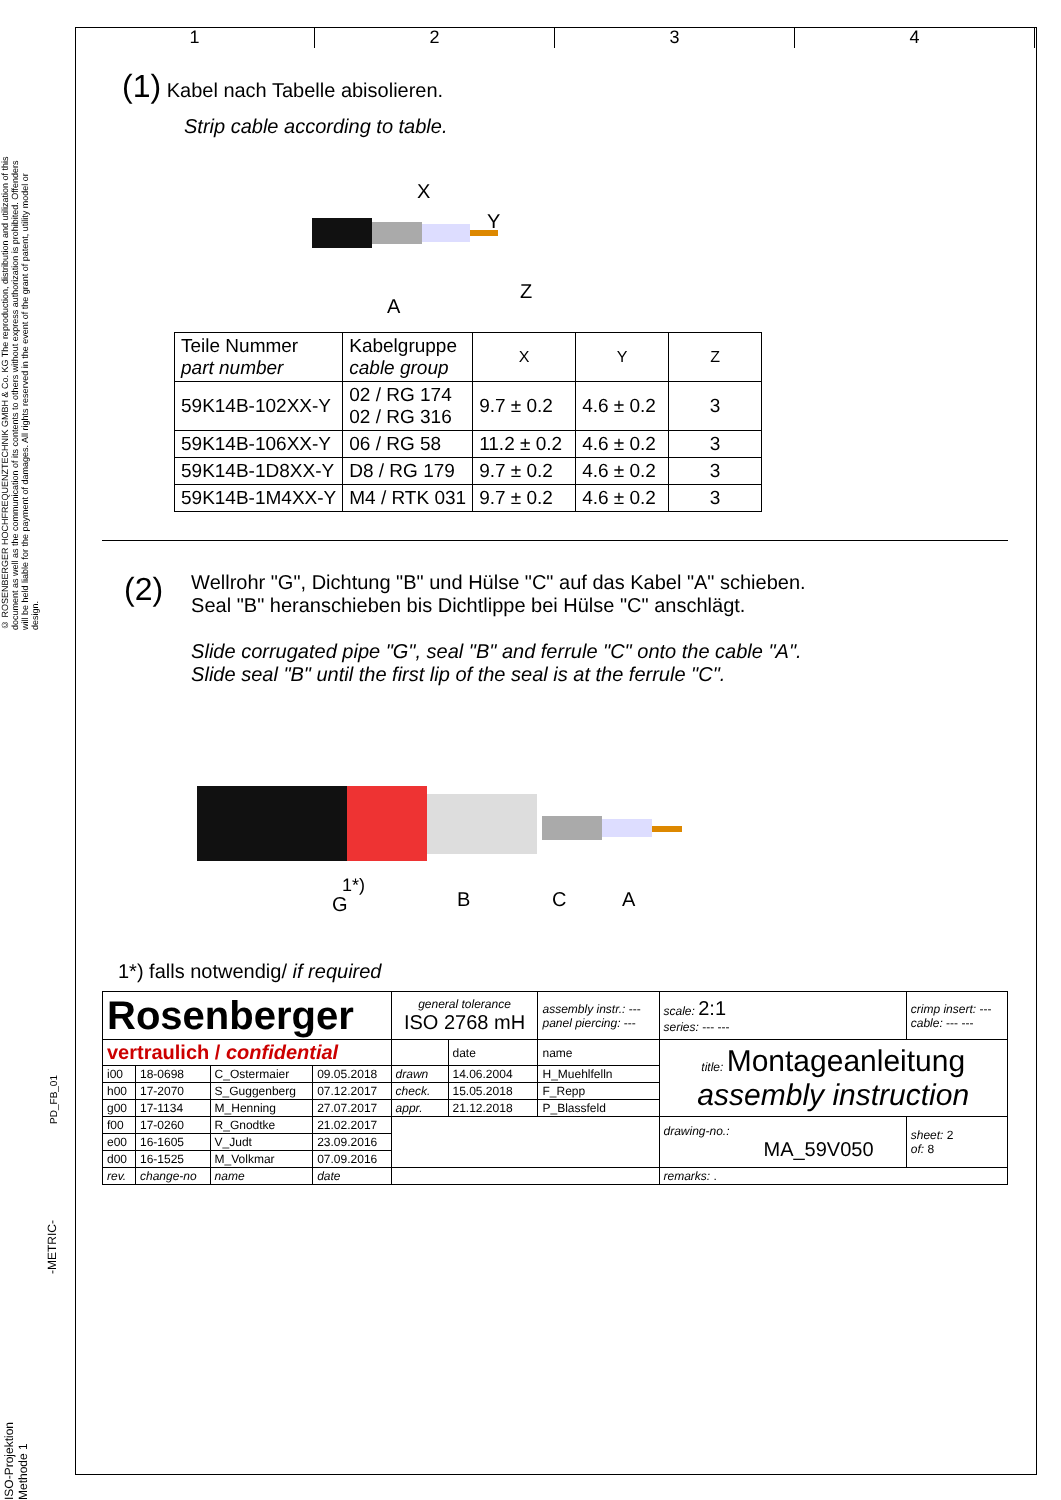1 2 3 4
© ROSENBERGER HOCHFREQUENZTECHNIK GMBH & Co. KG The reproduction, distribution and utilization of this document as well as the communication of its contents to others without express authorization is prohibited. Offenders will be held liable for the payment of damages. All rights reserved in the event of the grant of patent, utility model or design.
(1) Kabel nach Tabelle abisolieren.
Strip cable according to table.
X
Y
Z
A
| Teile Nummer part number | Kabelgruppe cable group | X | Y | Z |
| 59K14B-102XX-Y | 02 / RG 174 02 / RG 316 | 9.7 ± 0.2 | 4.6 ± 0.2 | 3 |
| 59K14B-106XX-Y | 06 / RG 58 | 11.2 ± 0.2 | 4.6 ± 0.2 | 3 |
| 59K14B-1D8XX-Y | D8 / RG 179 | 9.7 ± 0.2 | 4.6 ± 0.2 | 3 |
| 59K14B-1M4XX-Y | M4 / RTK 031 | 9.7 ± 0.2 | 4.6 ± 0.2 | 3 |
(2)
Wellrohr "G", Dichtung "B" und Hülse "C" auf das Kabel "A" schieben.
Seal "B" heranschieben bis Dichtlippe bei Hülse "C" anschlägt.
Slide corrugated pipe "G", seal "B" and ferrule "C" onto the cable "A".
Slide seal "B" until the first lip of the seal is at the ferrule "C".
G
1*)
B
C
A
1*) falls notwendig/ if required
| Rosenberger | | | | general tolerance ISO 2768 mH | | assembly instr.: --- panel piercing: --- | scale: 2:1 series: --- --- | crimp insert: --- cable: --- --- |
| vertraulich / confidential | | | | | date | name | title: Montageanleitung assembly instruction | |
| i00 | 18-0698 | C_Ostermaier | 09.05.2018 | drawn | 14.06.2004 | H_Muehlfelln | | |
| h00 | 17-2070 | S_Guggenberg | 07.12.2017 | check. | 15.05.2018 | F_Repp | | |
| g00 | 17-1134 | M_Henning | 27.07.2017 | appr. | 21.12.2018 | P_Blassfeld | | |
| f00 | 17-0260 | R_Gnodtke | 21.02.2017 | | | | drawing-no.: MA_59V050 | sheet: 2 of: 8 |
| e00 | 16-1605 | V_Judt | 23.09.2016 | | | | | |
| d00 | 16-1525 | M_Volkmar | 07.09.2016 | | | | | |
| rev. | change-no | name | date | | | | remarks: . | |
ISO-Projektion Methode 1
-METRIC-
PD_FB_01